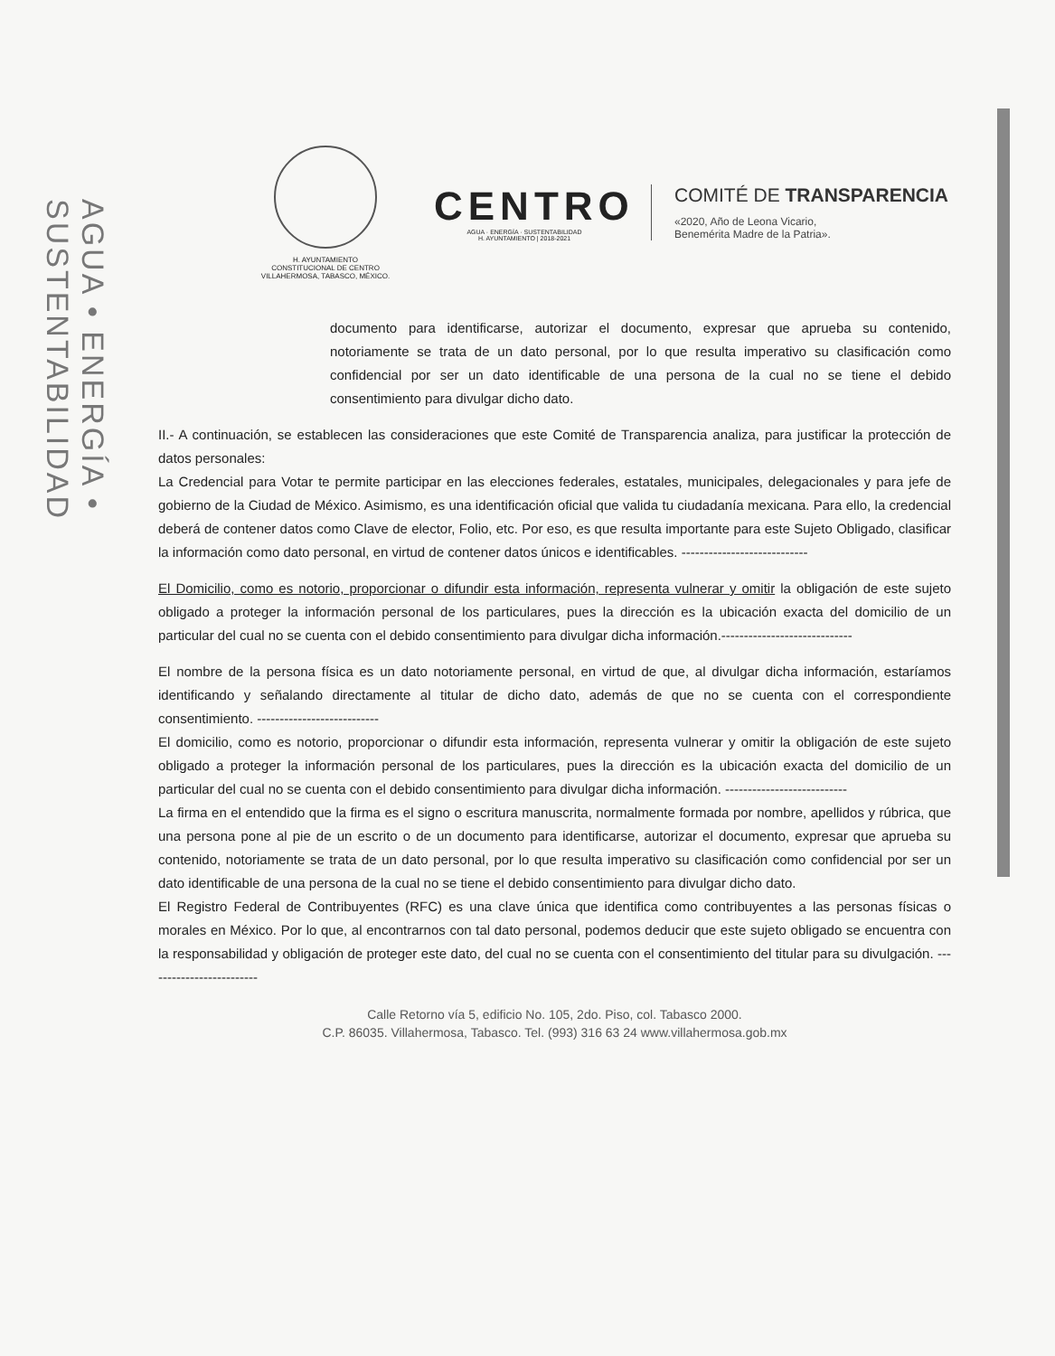AGUA • ENERGÍA • SUSTENTABILIDAD
H. AYUNTAMIENTO
CONSTITUCIONAL DE CENTRO
VILLAHERMOSA, TABASCO, MÉXICO.
CENTRO
AGUA · ENERGÍA · SUSTENTABILIDAD
H. AYUNTAMIENTO | 2018-2021
COMITÉ DE TRANSPARENCIA
«2020, Año de Leona Vicario,
Benemérita Madre de la Patria».
documento para identificarse, autorizar el documento, expresar que aprueba su contenido, notoriamente se trata de un dato personal, por lo que resulta imperativo su clasificación como confidencial por ser un dato identificable de una persona de la cual no se tiene el debido consentimiento para divulgar dicho dato.
II.- A continuación, se establecen las consideraciones que este Comité de Transparencia analiza, para justificar la protección de datos personales:
La Credencial para Votar te permite participar en las elecciones federales, estatales, municipales, delegacionales y para jefe de gobierno de la Ciudad de México. Asimismo, es una identificación oficial que valida tu ciudadanía mexicana. Para ello, la credencial deberá de contener datos como Clave de elector, Folio, etc. Por eso, es que resulta importante para este Sujeto Obligado, clasificar la información como dato personal, en virtud de contener datos únicos e identificables. ----------------------------
El Domicilio, como es notorio, proporcionar o difundir esta información, representa vulnerar y omitir la obligación de este sujeto obligado a proteger la información personal de los particulares, pues la dirección es la ubicación exacta del domicilio de un particular del cual no se cuenta con el debido consentimiento para divulgar dicha información.-----------------------------
El nombre de la persona física es un dato notoriamente personal, en virtud de que, al divulgar dicha información, estaríamos identificando y señalando directamente al titular de dicho dato, además de que no se cuenta con el correspondiente consentimiento. ---------------------------
El domicilio, como es notorio, proporcionar o difundir esta información, representa vulnerar y omitir la obligación de este sujeto obligado a proteger la información personal de los particulares, pues la dirección es la ubicación exacta del domicilio de un particular del cual no se cuenta con el debido consentimiento para divulgar dicha información. ---------------------------
La firma en el entendido que la firma es el signo o escritura manuscrita, normalmente formada por nombre, apellidos y rúbrica, que una persona pone al pie de un escrito o de un documento para identificarse, autorizar el documento, expresar que aprueba su contenido, notoriamente se trata de un dato personal, por lo que resulta imperativo su clasificación como confidencial por ser un dato identificable de una persona de la cual no se tiene el debido consentimiento para divulgar dicho dato.
El Registro Federal de Contribuyentes (RFC) es una clave única que identifica como contribuyentes a las personas físicas o morales en México. Por lo que, al encontrarnos con tal dato personal, podemos deducir que este sujeto obligado se encuentra con la responsabilidad y obligación de proteger este dato, del cual no se cuenta con el consentimiento del titular para su divulgación. -------------------------
Calle Retorno vía 5, edificio No. 105, 2do. Piso, col. Tabasco 2000.
C.P. 86035. Villahermosa, Tabasco. Tel. (993) 316 63 24 www.villahermosa.gob.mx